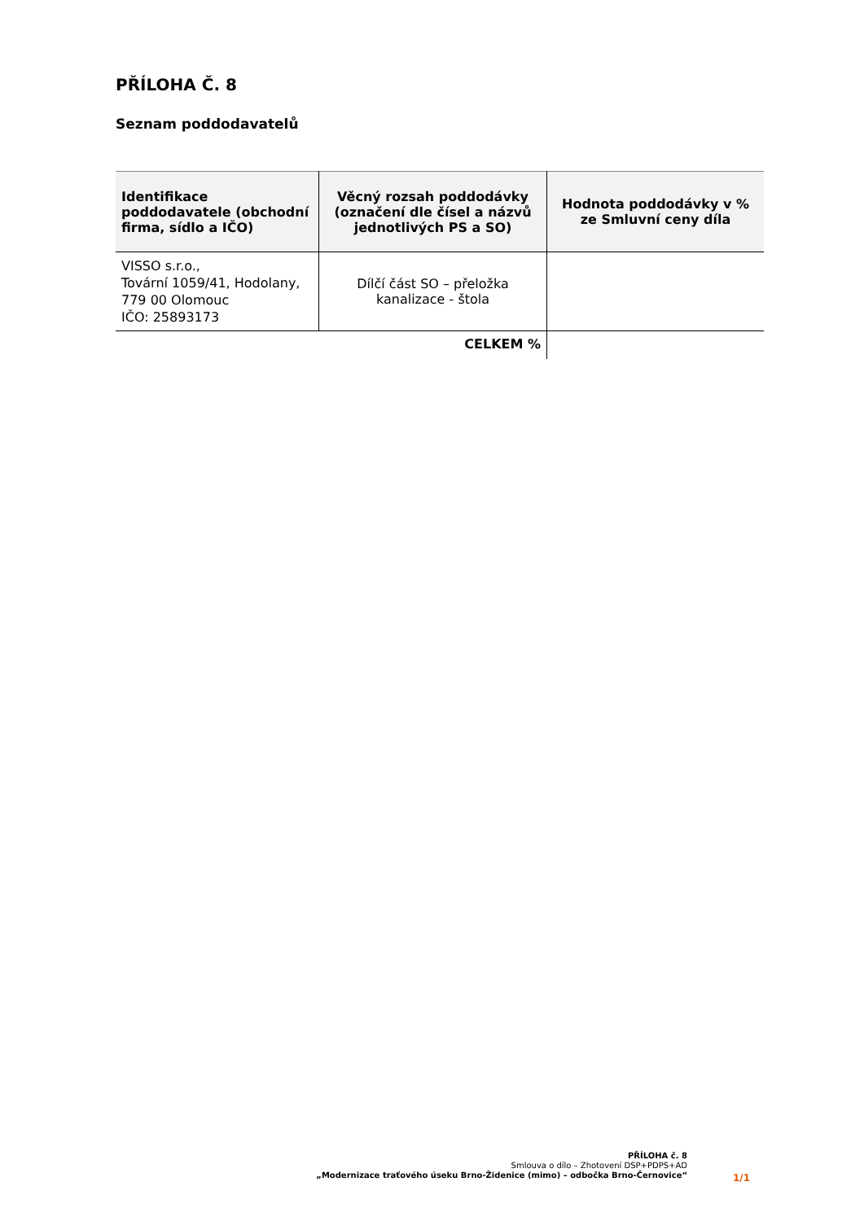PŘÍLOHA Č. 8
Seznam poddodavatelů
| Identifikace poddodavatele (obchodní firma, sídlo a IČO) | Věcný rozsah poddodávky (označení dle čísel a názvů jednotlivých PS a SO) | Hodnota poddodávky v % ze Smluvní ceny díla |
| --- | --- | --- |
| VISSO s.r.o., Tovární 1059/41, Hodolany, 779 00 Olomouc IČO: 25893173 | Dílčí část SO – přeložka kanalizace - štola | |
| CELKEM % | | |
PŘÍLOHA č. 8
Smlouva o dílo – Zhotovení DSP+PDPS+AD
„Modernizace traťového úseku Brno-Židenice (mimo) – odbočka Brno-Černovice“
1/1